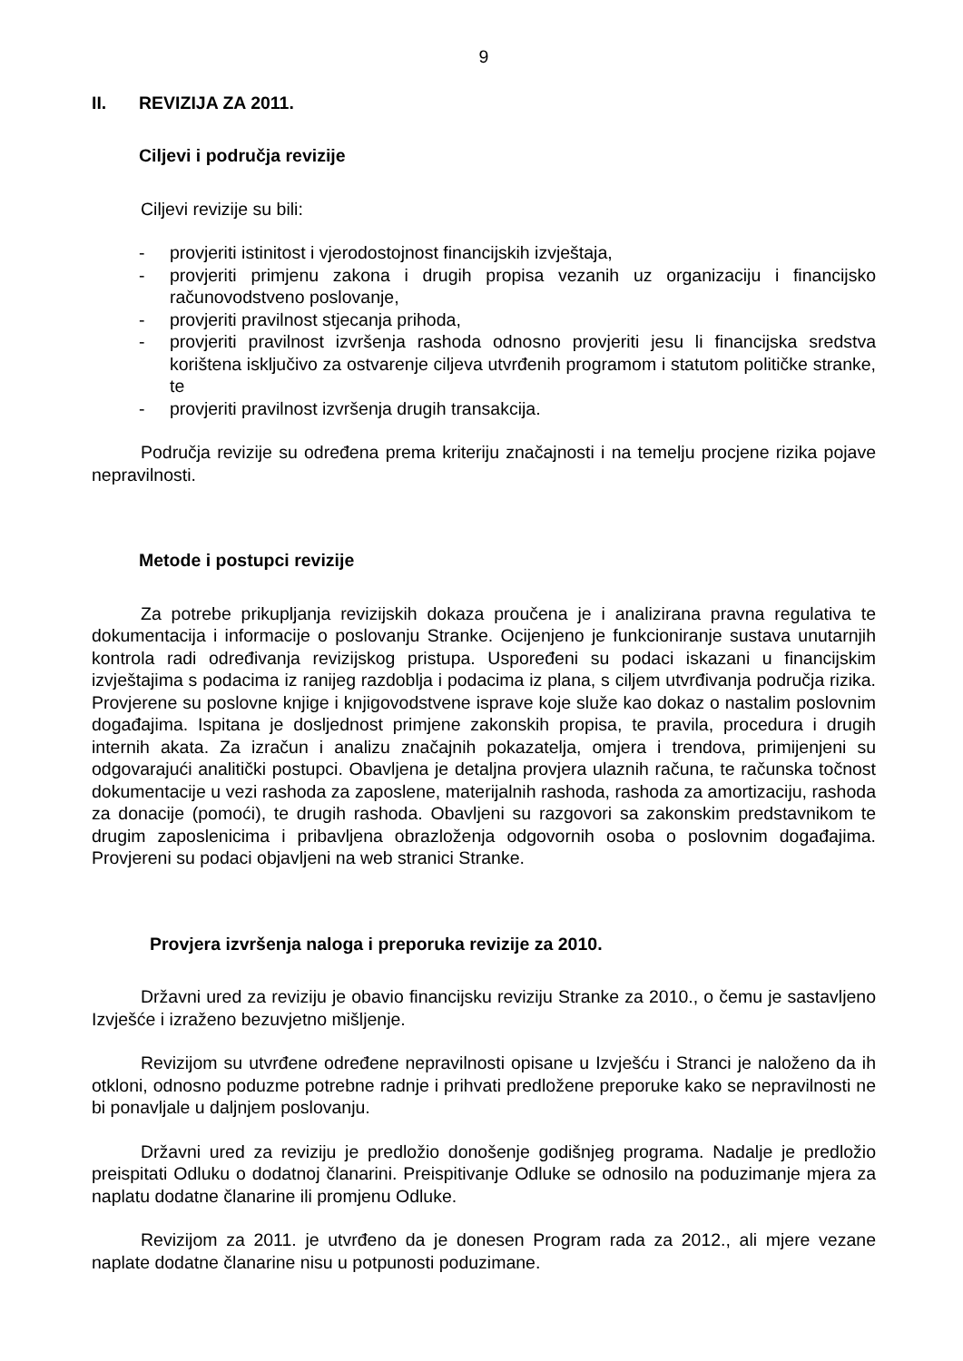9
II. REVIZIJA ZA 2011.
Ciljevi i područja revizije
Ciljevi revizije su bili:
- provjeriti istinitost i vjerodostojnost financijskih izvještaja,
- provjeriti primjenu zakona i drugih propisa vezanih uz organizaciju i financijsko računovodstveno poslovanje,
- provjeriti pravilnost stjecanja prihoda,
- provjeriti pravilnost izvršenja rashoda odnosno provjeriti jesu li financijska sredstva korištena isključivo za ostvarenje ciljeva utvrđenih programom i statutom političke stranke, te
- provjeriti pravilnost izvršenja drugih transakcija.
Područja revizije su određena prema kriteriju značajnosti i na temelju procjene rizika pojave nepravilnosti.
Metode i postupci revizije
Za potrebe prikupljanja revizijskih dokaza proučena je i analizirana pravna regulativa te dokumentacija i informacije o poslovanju Stranke. Ocijenjeno je funkcioniranje sustava unutarnjih kontrola radi određivanja revizijskog pristupa. Uspoređeni su podaci iskazani u financijskim izvještajima s podacima iz ranijeg razdoblja i podacima iz plana, s ciljem utvrđivanja područja rizika. Provjerene su poslovne knjige i knjigovodstvene isprave koje služe kao dokaz o nastalim poslovnim događajima. Ispitana je dosljednost primjene zakonskih propisa, te pravila, procedura i drugih internih akata. Za izračun i analizu značajnih pokazatelja, omjera i trendova, primijenjeni su odgovarajući analitički postupci. Obavljena je detaljna provjera ulaznih računa, te računska točnost dokumentacije u vezi rashoda za zaposlene, materijalnih rashoda, rashoda za amortizaciju, rashoda za donacije (pomoći), te drugih rashoda. Obavljeni su razgovori sa zakonskim predstavnikom te drugim zaposlenicima i pribavljena obrazloženja odgovornih osoba o poslovnim događajima. Provjereni su podaci objavljeni na web stranici Stranke.
Provjera izvršenja naloga i preporuka revizije za 2010.
Državni ured za reviziju je obavio financijsku reviziju Stranke za 2010., o čemu je sastavljeno Izvješće i izraženo bezuvjetno mišljenje.
Revizijom su utvrđene određene nepravilnosti opisane u Izvješću i Stranci je naloženo da ih otkloni, odnosno poduzme potrebne radnje i prihvati predložene preporuke kako se nepravilnosti ne bi ponavljale u daljnjem poslovanju.
Državni ured za reviziju je predložio donošenje godišnjeg programa. Nadalje je predložio preispitati Odluku o dodatnoj članarini. Preispitivanje Odluke se odnosilo na poduzimanje mjera za naplatu dodatne članarine ili promjenu Odluke.
Revizijom za 2011. je utvrđeno da je donesen Program rada za 2012., ali mjere vezane naplate dodatne članarine nisu u potpunosti poduzimane.